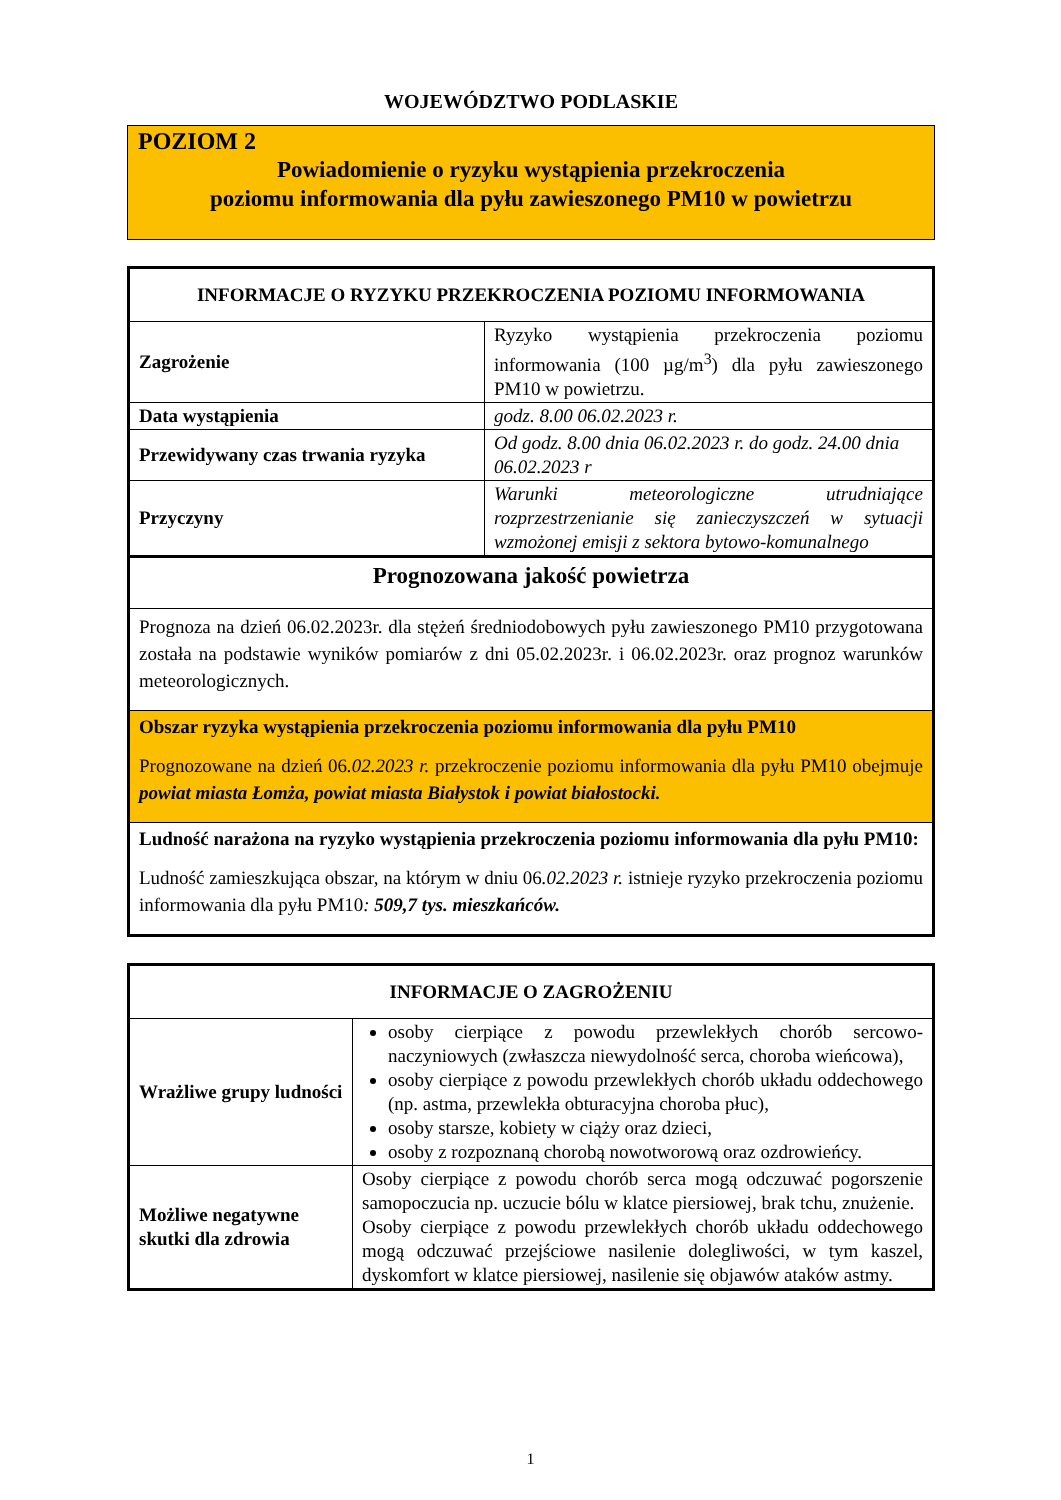WOJEWÓDZTWO PODLASKIE
POZIOM 2
Powiadomienie o ryzyku wystąpienia przekroczenia
poziomu informowania dla pyłu zawieszonego PM10 w powietrzu
| INFORMACJE O RYZYKU PRZEKROCZENIA POZIOMU INFORMOWANIA | |
| --- | --- |
| Zagrożenie | Ryzyko wystąpienia przekroczenia poziomu informowania (100 µg/m<sup>3</sup>) dla pyłu zawieszonego PM10 w powietrzu. |
| Data wystąpienia | godz. 8.00 06.02.2023 r. |
| Przewidywany czas trwania ryzyka | Od godz. 8.00 dnia 06.02.2023 r. do godz. 24.00 dnia 06.02.2023 r |
| Przyczyny | Warunki meteorologiczne utrudniające rozprzestrzenianie się zanieczyszczeń w sytuacji wzmożonej emisji z sektora bytowo-komunalnego |
| Prognozowana jakość powietrza | |
| Prognoza na dzień 06.02.2023r. dla stężeń średniodobowych pyłu zawieszonego PM10 przygotowana została na podstawie wyników pomiarów z dni 05.02.2023r. i 06.02.2023r. oraz prognoz warunków meteorologicznych. | |
| Obszar ryzyka wystąpienia przekroczenia poziomu informowania dla pyłu PM10 Prognozowane na dzień 06 .02.2023 r. przekroczenie poziomu informowania dla pyłu PM10 obejmuje powiat miasta Łomża, powiat miasta Białystok i powiat białostocki. | |
| Ludność narażona na ryzyko wystąpienia przekroczenia poziomu informowania dla pyłu PM10: Ludność zamieszkująca obszar, na którym w dniu 06 .02.2023 r. istnieje ryzyko przekroczenia poziomu informowania dla pyłu PM10 : 509,7 tys. mieszkańców. | |
| INFORMACJE O ZAGROŻENIU | |
| --- | --- |
| Wrażliwe grupy ludności | osoby cierpiące z powodu przewlekłych chorób sercowo-naczyniowych (zwłaszcza niewydolność serca, choroba wieńcowa), osoby cierpiące z powodu przewlekłych chorób układu oddechowego (np. astma, przewlekła obturacyjna choroba płuc), osoby starsze, kobiety w ciąży oraz dzieci, osoby z rozpoznaną chorobą nowotworową oraz ozdrowieńcy. |
| Możliwe negatywne skutki dla zdrowia | Osoby cierpiące z powodu chorób serca mogą odczuwać pogorszenie samopoczucia np. uczucie bólu w klatce piersiowej, brak tchu, znużenie. Osoby cierpiące z powodu przewlekłych chorób układu oddechowego mogą odczuwać przejściowe nasilenie dolegliwości, w tym kaszel, dyskomfort w klatce piersiowej, nasilenie się objawów ataków astmy. |
1